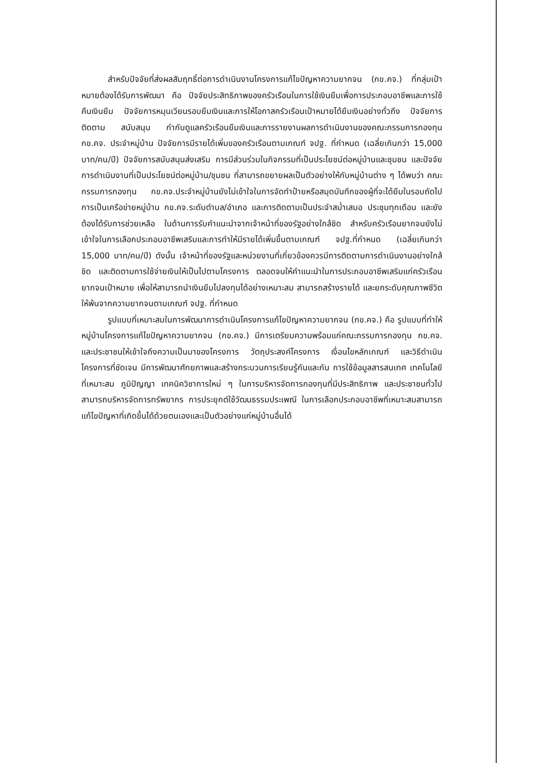สำหรับปัจจัยที่ส่งผลสัมฤทธิ์ต่อการดำเนินงานโครงการแก้ไขปัญหาความยากจน (กข.คจ.) ที่กลุ่มเป้าหมายต้องได้รับการพัฒนา คือ ปัจจัยประสิทธิภาพของครัวเรือนในการใช้เงินยืมเพื่อการประกอบอาชีพและการใช้คืนเงินยืม ปัจจัยการหมุนเวียนรอบยืมเงินและการให้โอกาสครัวเรือนเป้าหมายได้ยืมเงินอย่างทั่วถึง ปัจจัยการติดตาม สนับสนุน กำกับดูแลครัวเรือนยืมเงินและการรายงานผลการดำเนินงานของคณะกรรมการกองทุน กข.คจ. ประจำหมู่บ้าน ปัจจัยการมีรายได้เพิ่มของครัวเรือนตามเกณฑ์ จปฐ. ที่กำหนด (เฉลี่ยเกินกว่า 15,000 บาท/คน/ปี) ปัจจัยการสนับสนุนส่งเสริม การมีส่วนร่วมในกิจกรรมที่เป็นประโยชน์ต่อหมู่บ้านและชุมชน และปัจจัยการดำเนินงานที่เป็นประโยชน์ต่อหมู่บ้าน/ชุมชน ที่สามารถขยายผลเป็นตัวอย่างให้กับหมู่บ้านต่าง ๆ ได้พบว่า คณะกรรมการกองทุน กข.คจ.ประจำหมู่บ้านยังไม่เข้าใจในการจัดทำป้ายหรือสมุดบันทึกของผู้ที่จะได้ยืมในรอบถัดไป การเป็นเครือข่ายหมู่บ้าน กข.คจ.ระดับตำบล/อำเภอ และการติดตามเป็นประจำสม่ำเสมอ ประชุมทุกเดือน และยังต้องได้รับการช่วยเหลือ ในด้านการรับคำแนะนำจากเจ้าหน้าที่ของรัฐอย่างใกล้ชิด สำหรับครัวเรือนยากจนยังไม่เข้าใจในการเลือกประกอบอาชีพเสริมและการทำให้มีรายได้เพิ่มขึ้นตามเกณฑ์ จปฐ.ที่กำหนด (เฉลี่ยเกินกว่า 15,000 บาท/คน/ปี) ดังนั้น เจ้าหน้าที่ของรัฐและหน่วยงานที่เกี่ยวข้องควรมีการติดตามการดำเนินงานอย่างใกล้ชิด และติดตามการใช้จ่ายเงินให้เป็นไปตามโครงการ ตลอดจนให้คำแนะนำในการประกอบอาชีพเสริมแก่ครัวเรือนยากจนเป้าหมาย เพื่อให้สามารถนำเงินยืมไปลงทุนได้อย่างเหมาะสม สามารถสร้างรายได้ และยกระดับคุณภาพชีวิตให้พ้นจากความยากจนตามเกณฑ์ จปฐ. ที่กำหนด
รูปแบบที่เหมาะสมในการพัฒนาการดำเนินโครงการแก้ไขปัญหาความยากจน (กข.คจ.) คือ รูปแบบที่ทำให้หมู่บ้านโครงการแก้ไขปัญหาความยากจน (กข.คจ.) มีการเตรียมความพร้อมแก่คณะกรรมการกองทุน กข.คจ. และประชาชนให้เข้าใจถึงความเป็นมาของโครงการ วัตถุประสงค์โครงการ เงื่อนไขหลักเกณฑ์ และวิธีดำเนินโครงการที่ชัดเจน มีการพัฒนาศักยภาพและสร้างกระบวนการเรียนรู้กันและกัน การใช้ข้อมูลสารสนเทศ เทคโนโลยีที่เหมาะสม ภูมิปัญญา เทคนิควิชาการใหม่ ๆ ในการบริหารจัดการกองทุนที่มีประสิทธิภาพ และประชาชนทั่วไปสามารถบริหารจัดการทรัพยากร การประยุกต์ใช้วัฒนธรรมประเพณี ในการเลือกประกอบอาชีพที่เหมาะสมสามารถแก้ไขปัญหาที่เกิดขึ้นได้ด้วยตนเองและเป็นตัวอย่างแก่หมู่บ้านอื่นได้